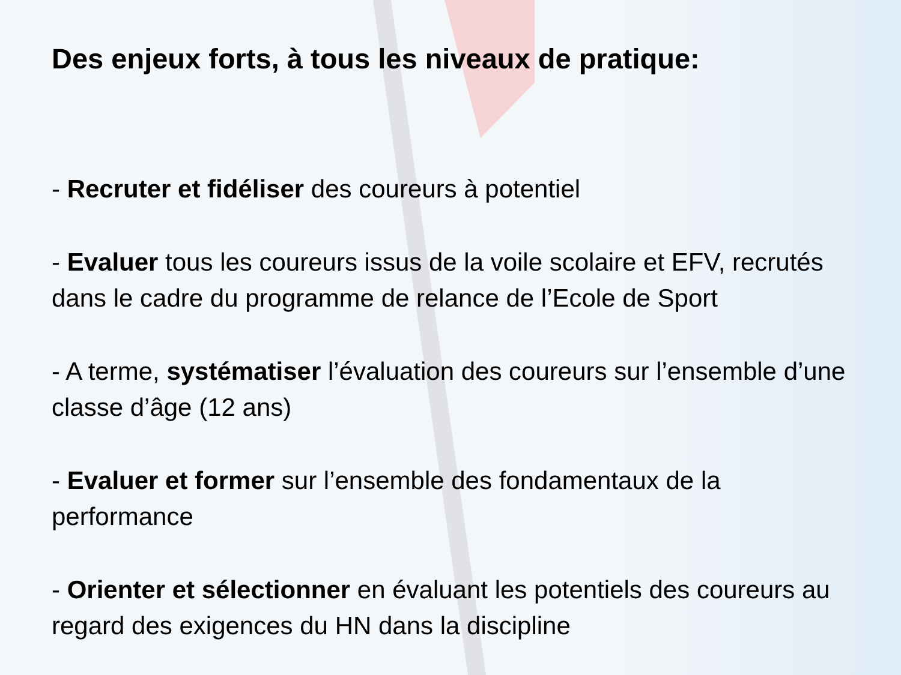Des enjeux forts, à tous les niveaux de pratique:
- Recruter et fidéliser des coureurs à potentiel
- Evaluer tous les coureurs issus de la voile scolaire et EFV, recrutés dans le cadre du programme de relance de l’Ecole de Sport
- A terme, systématiser l’évaluation des coureurs sur l’ensemble d’une classe d’âge (12 ans)
- Evaluer et former sur l’ensemble des fondamentaux de la performance
- Orienter et sélectionner en évaluant les potentiels des coureurs au regard des exigences du HN dans la discipline